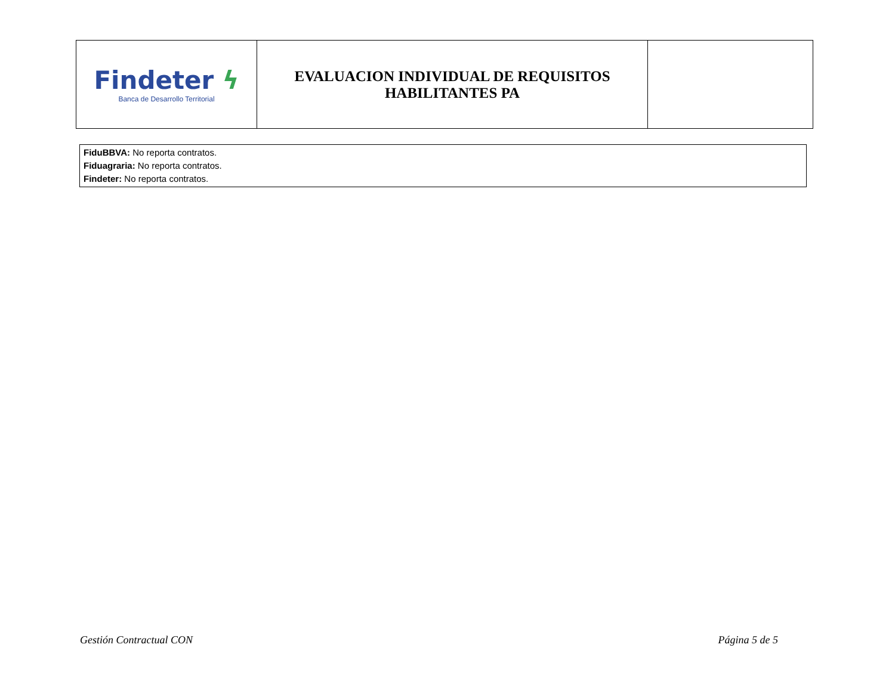| Findeter ϟ Banca de Desarrollo Territorial | EVALUACION INDIVIDUAL DE REQUISITOS HABILITANTES PA | |
FiduBBVA: No reporta contratos.
Fiduagraria: No reporta contratos.
Findeter: No reporta contratos.
Gestión Contractual CON Página 5 de 5